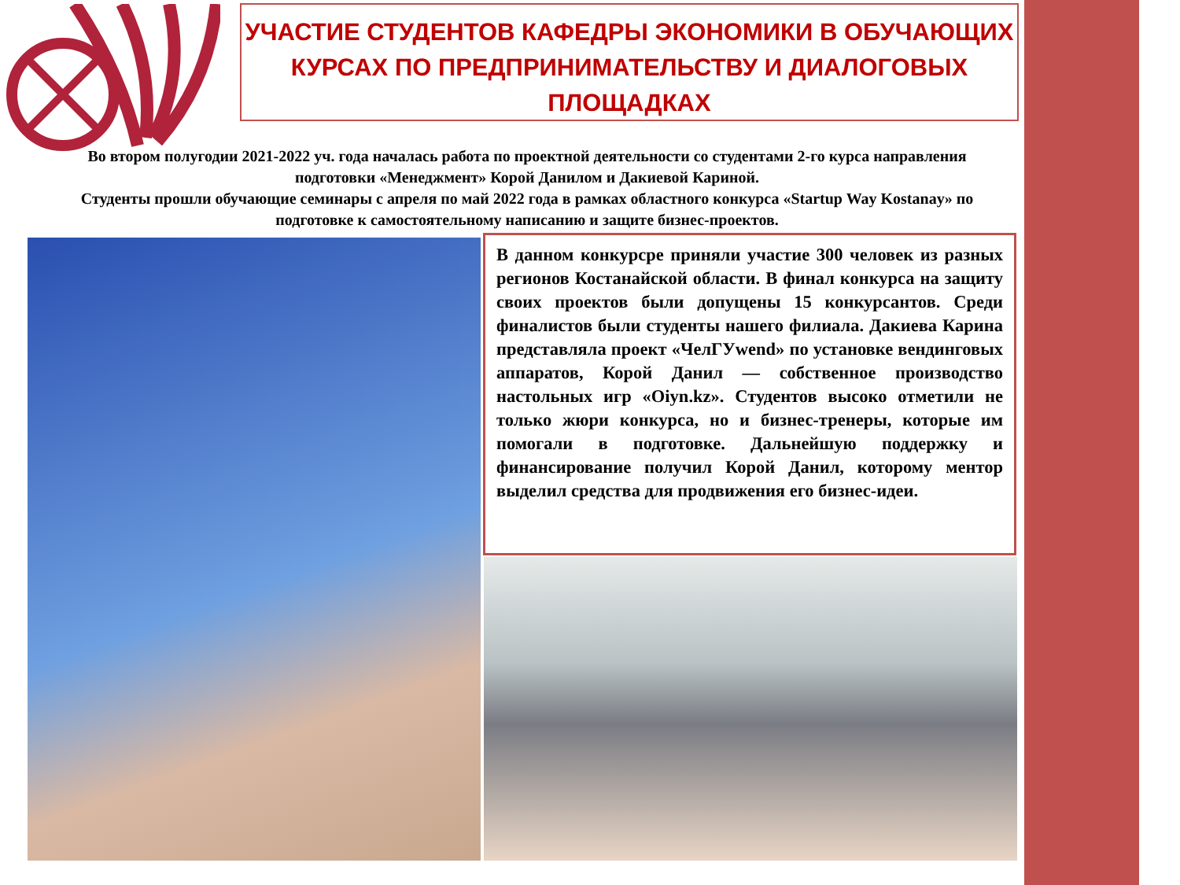УЧАСТИЕ СТУДЕНТОВ КАФЕДРЫ ЭКОНОМИКИ В ОБУЧАЮЩИХ КУРСАХ ПО ПРЕДПРИНИМАТЕЛЬСТВУ И ДИАЛОГОВЫХ ПЛОЩАДКАХ
Во втором полугодии 2021-2022 уч. года началась работа по проектной деятельности со студентами 2-го курса направления подготовки «Менеджмент» Корой Данилом и Дакиевой Кариной.
Студенты прошли обучающие семинары с апреля по май 2022 года в рамках областного конкурса «Startup Way Kostanay» по подготовке к самостоятельному написанию и защите бизнес-проектов.
В данном конкурсре приняли участие 300 человек из разных регионов Костанайской области. В финал конкурса на защиту своих проектов были допущены 15 конкурсантов. Среди финалистов были студенты нашего филиала. Дакиева Карина представляла проект «ЧелГУwend» по установке вендинговых аппаратов, Корой Данил — собственное производство настольных игр «Oiyn.kz». Студентов высоко отметили не только жюри конкурса, но и бизнес-тренеры, которые им помогали в подготовке. Дальнейшую поддержку и финансирование получил Корой Данил, которому ментор выделил средства для продвижения его бизнес-идеи.